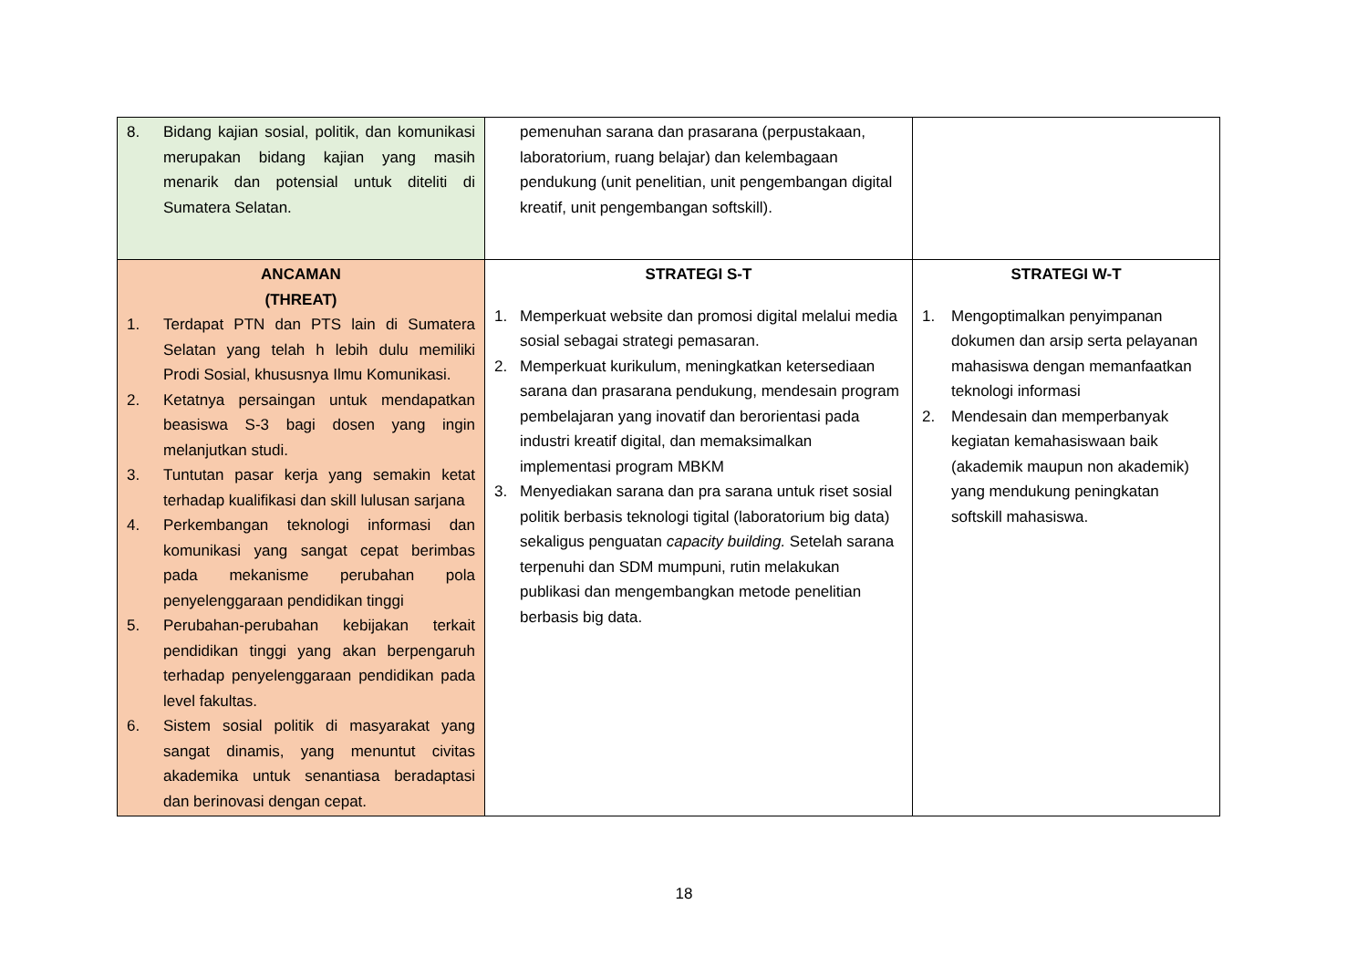| 8. Bidang kajian sosial, politik, dan komunikasi merupakan bidang kajian yang masih menarik dan potensial untuk diteliti di Sumatera Selatan. | pemenuhan sarana dan prasarana (perpustakaan, laboratorium, ruang belajar) dan kelembagaan pendukung (unit penelitian, unit pengembangan digital kreatif, unit pengembangan softskill). | |
| ANCAMAN (THREAT) 1. Terdapat PTN dan PTS lain di Sumatera Selatan yang telah h lebih dulu memiliki Prodi Sosial, khususnya Ilmu Komunikasi. 2. Ketatnya persaingan untuk mendapatkan beasiswa S-3 bagi dosen yang ingin melanjutkan studi. 3. Tuntutan pasar kerja yang semakin ketat terhadap kualifikasi dan skill lulusan sarjana 4. Perkembangan teknologi informasi dan komunikasi yang sangat cepat berimbas pada mekanisme perubahan pola penyelenggaraan pendidikan tinggi 5. Perubahan-perubahan kebijakan terkait pendidikan tinggi yang akan berpengaruh terhadap penyelenggaraan pendidikan pada level fakultas. 6. Sistem sosial politik di masyarakat yang sangat dinamis, yang menuntut civitas akademika untuk senantiasa beradaptasi dan berinovasi dengan cepat. | STRATEGI S-T 1. Memperkuat website dan promosi digital melalui media sosial sebagai strategi pemasaran. 2. Memperkuat kurikulum, meningkatkan ketersediaan sarana dan prasarana pendukung, mendesain program pembelajaran yang inovatif dan berorientasi pada industri kreatif digital, dan memaksimalkan implementasi program MBKM 3. Menyediakan sarana dan pra sarana untuk riset sosial politik berbasis teknologi tigital (laboratorium big data) sekaligus penguatan capacity building. Setelah sarana terpenuhi dan SDM mumpuni, rutin melakukan publikasi dan mengembangkan metode penelitian berbasis big data. | STRATEGI W-T 1. Mengoptimalkan penyimpanan dokumen dan arsip serta pelayanan mahasiswa dengan memanfaatkan teknologi informasi 2. Mendesain dan memperbanyak kegiatan kemahasiswaan baik (akademik maupun non akademik) yang mendukung peningkatan softskill mahasiswa. |
18